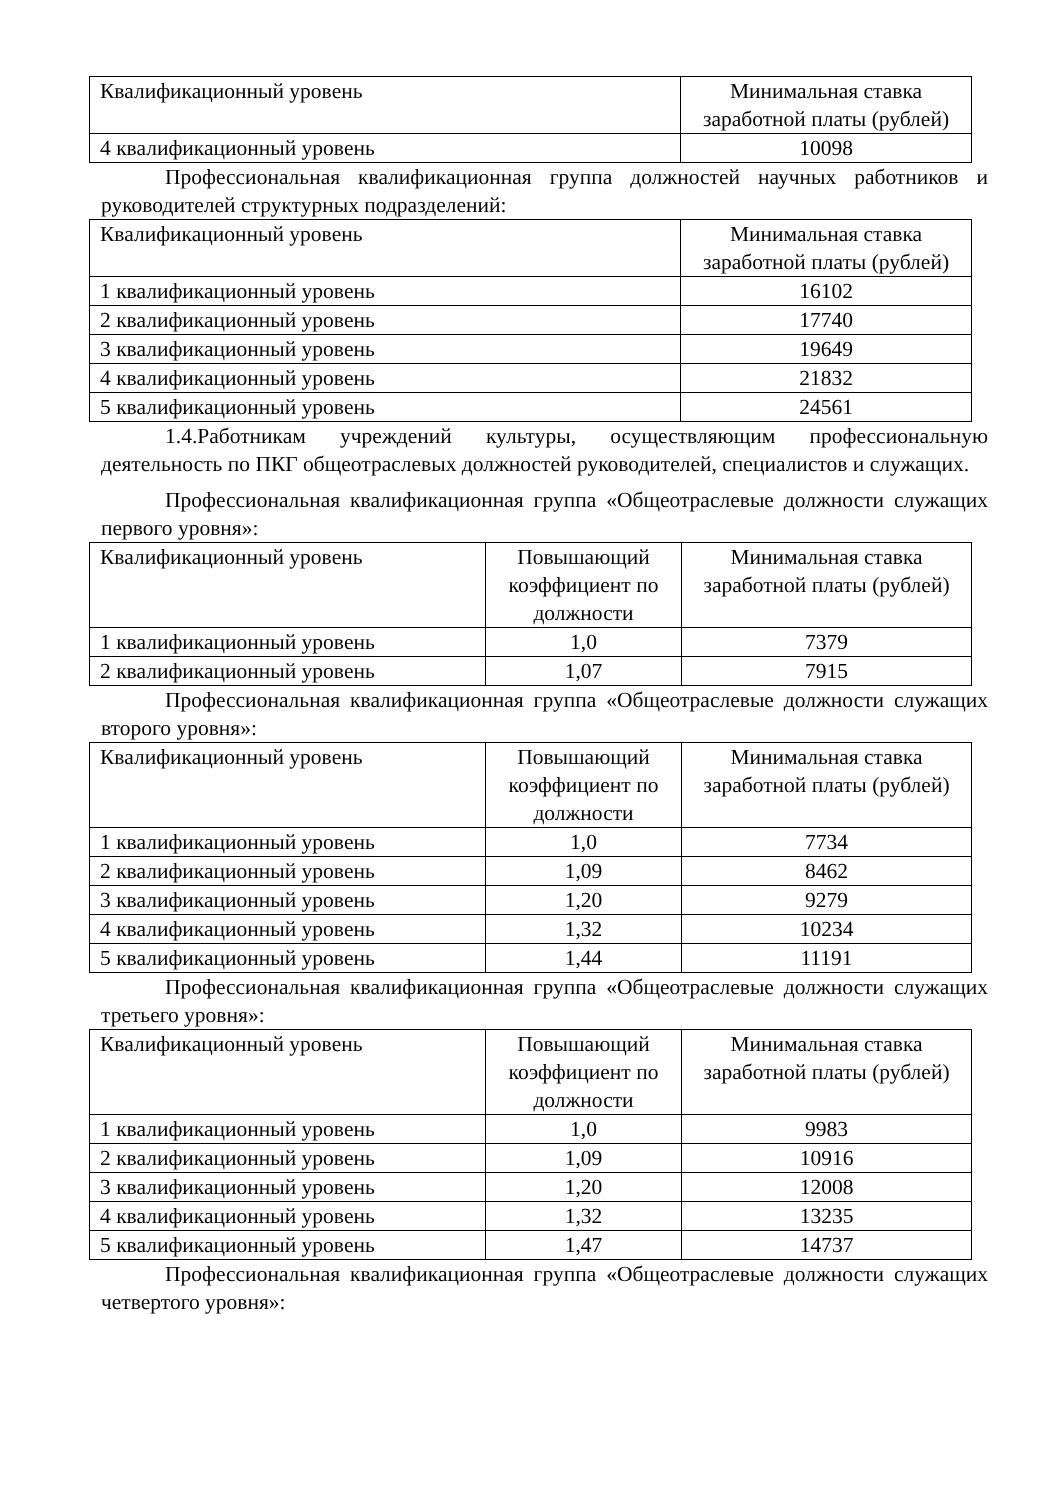| Квалификационный уровень | Минимальная ставка заработной платы (рублей) |
| 4 квалификационный уровень | 10098 |
Профессиональная квалификационная группа должностей научных работников и руководителей структурных подразделений:
| Квалификационный уровень | Минимальная ставка заработной платы (рублей) |
| 1 квалификационный уровень | 16102 |
| 2 квалификационный уровень | 17740 |
| 3 квалификационный уровень | 19649 |
| 4 квалификационный уровень | 21832 |
| 5 квалификационный уровень | 24561 |
1.4.Работникам учреждений культуры, осуществляющим профессиональную деятельность по ПКГ общеотраслевых должностей руководителей, специалистов и служащих.
Профессиональная квалификационная группа «Общеотраслевые должности служащих первого уровня»:
| Квалификационный уровень | Повышающий коэффициент по должности | Минимальная ставка заработной платы (рублей) |
| 1 квалификационный уровень | 1,0 | 7379 |
| 2 квалификационный уровень | 1,07 | 7915 |
Профессиональная квалификационная группа «Общеотраслевые должности служащих второго уровня»:
| Квалификационный уровень | Повышающий коэффициент по должности | Минимальная ставка заработной платы (рублей) |
| 1 квалификационный уровень | 1,0 | 7734 |
| 2 квалификационный уровень | 1,09 | 8462 |
| 3 квалификационный уровень | 1,20 | 9279 |
| 4 квалификационный уровень | 1,32 | 10234 |
| 5 квалификационный уровень | 1,44 | 11191 |
Профессиональная квалификационная группа «Общеотраслевые должности служащих третьего уровня»:
| Квалификационный уровень | Повышающий коэффициент по должности | Минимальная ставка заработной платы (рублей) |
| 1 квалификационный уровень | 1,0 | 9983 |
| 2 квалификационный уровень | 1,09 | 10916 |
| 3 квалификационный уровень | 1,20 | 12008 |
| 4 квалификационный уровень | 1,32 | 13235 |
| 5 квалификационный уровень | 1,47 | 14737 |
Профессиональная квалификационная группа «Общеотраслевые должности служащих четвертого уровня»: